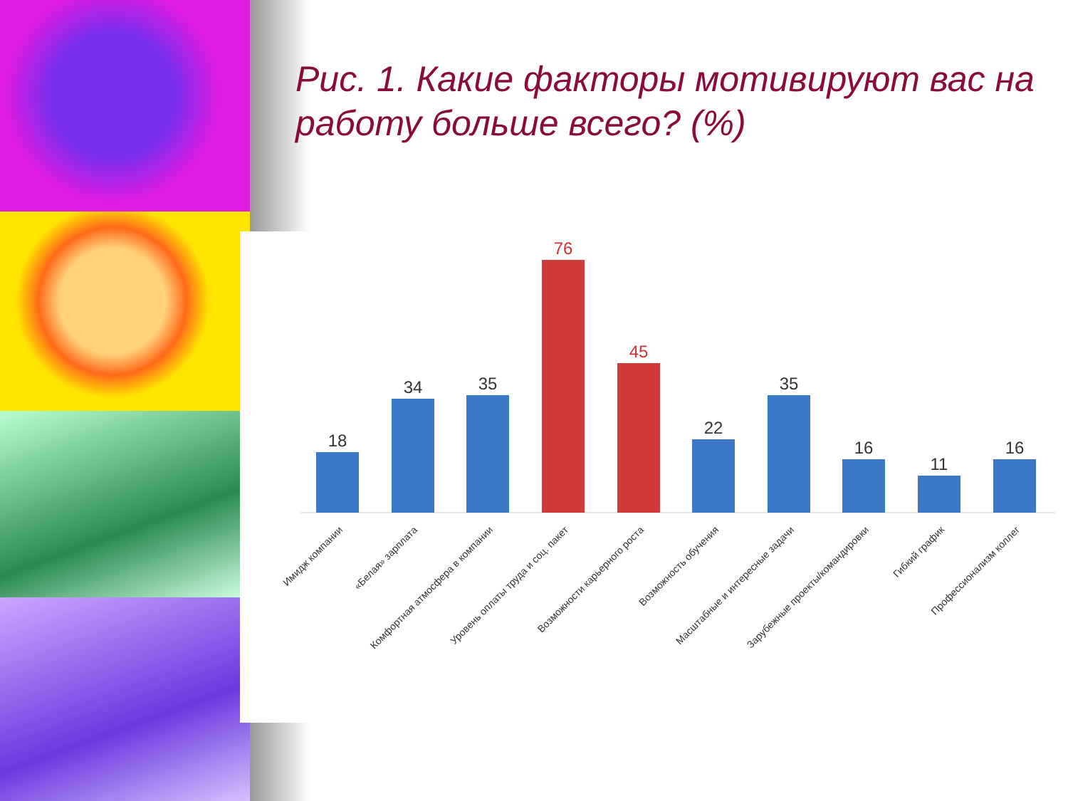Рис. 1. Какие факторы мотивируют вас на работу больше всего? (%)
18
34
35
76
45
22
35
16
11
16
Имидж компании
«Белая» зарплата
Комфортная атмосфера в компании
Уровень оплаты труда и соц. пакет
Возможности карьерного роста
Возможность обучения
Масштабные и интересные задачи
Зарубежные проекты/командировки
Гибкий график
Профессионализм коллег